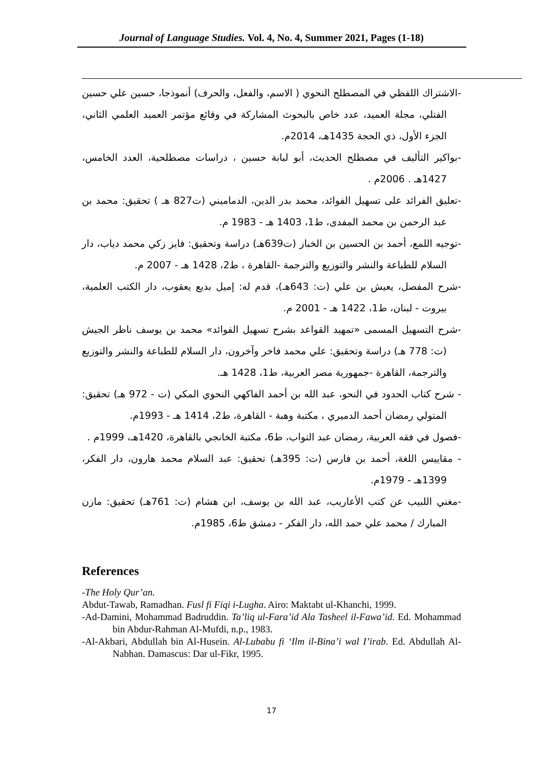Journal of Language Studies. Vol. 4, No. 4, Summer 2021, Pages (1-18)
-الاشتراك اللفظي في المصطلح النحوي ( الاسم، والفعل، والحرف) أنموذجا، حسين علي حسين الفتلي، مجلة العميد، عدد خاص بالبحوث المشاركة في وقائع مؤتمر العميد العلمي الثاني، الجزء الأول، ذي الحجة 1435هـ، 2014م.
-بواكير التأليف في مصطلح الحديث، أبو لبابة حسين ، دراسات مصطلحية، العدد الخامس، 1427هـ . 2006م .
-تعليق الفرائد على تسهيل الفوائد، محمد بدر الدين، الدماميني (ت827 هـ ) تحقيق: محمد بن عبد الرحمن بن محمد المفدى، ط1، 1403 هـ - 1983 م.
-توجيه اللمع، أحمد بن الحسين بن الخباز (ت639هـ) دراسة وتحقيق: فايز زكي محمد دياب، دار السلام للطباعة والنشر والتوزيع والترجمة -القاهرة ، ط2، 1428 هـ - 2007 م.
-شرح المفصل، يعيش بن علي (ت: 643هـ)، قدم له: إميل بديع يعقوب، دار الكتب العلمية، بيروت - لبنان، ط1، 1422 هـ - 2001 م.
-شرح التسهيل المسمى «تمهيد القواعد بشرح تسهيل الفوائد» محمد بن يوسف ناظر الجيش (ت: 778 هـ) دراسة وتحقيق: علي محمد فاخر وآخرون، دار السلام للطباعة والنشر والتوزيع والترجمة، القاهرة -جمهورية مصر العربية، ط1، 1428 هـ.
- شرح كتاب الحدود في النحو، عبد الله بن أحمد الفاكهي النحوي المكي (ت - 972 هـ) تحقيق: المتولي رمضان أحمد الدميري ، مكتبة وهبة - القاهرة، ط2، 1414 هـ - 1993م.
-فصول في فقه العربية، رمضان عبد التواب، ط6، مكتبة الخانجي بالقاهرة، 1420هـ، 1999م .
- مقاييس اللغة، أحمد بن فارس (ت: 395هـ) تحقيق: عبد السلام محمد هارون، دار الفكر، 1399هـ - 1979م.
-مغني اللبيب عن كتب الأعاريب، عبد الله بن يوسف، ابن هشام (ت: 761هـ) تحقيق: مازن المبارك / محمد علي حمد الله، دار الفكر - دمشق ط6، 1985م.
References
-The Holy Qur’an.
Abdut-Tawab, Ramadhan. Fusl fi Fiqi i-Lugha. Airo: Maktabt ul-Khanchi, 1999.
-Ad-Damini, Mohammad Badruddin. Ta’liq ul-Fara’id Ala Tasheel il-Fawa’id. Ed. Mohammad bin Abdur-Rahman Al-Mufdi, n.p., 1983.
-Al-Akbari, Abdullah bin Al-Husein. Al-Lubabu fi ‘Ilm il-Bina’i wal I’irab. Ed. Abdullah Al-Nabhan. Damascus: Dar ul-Fikr, 1995.
17